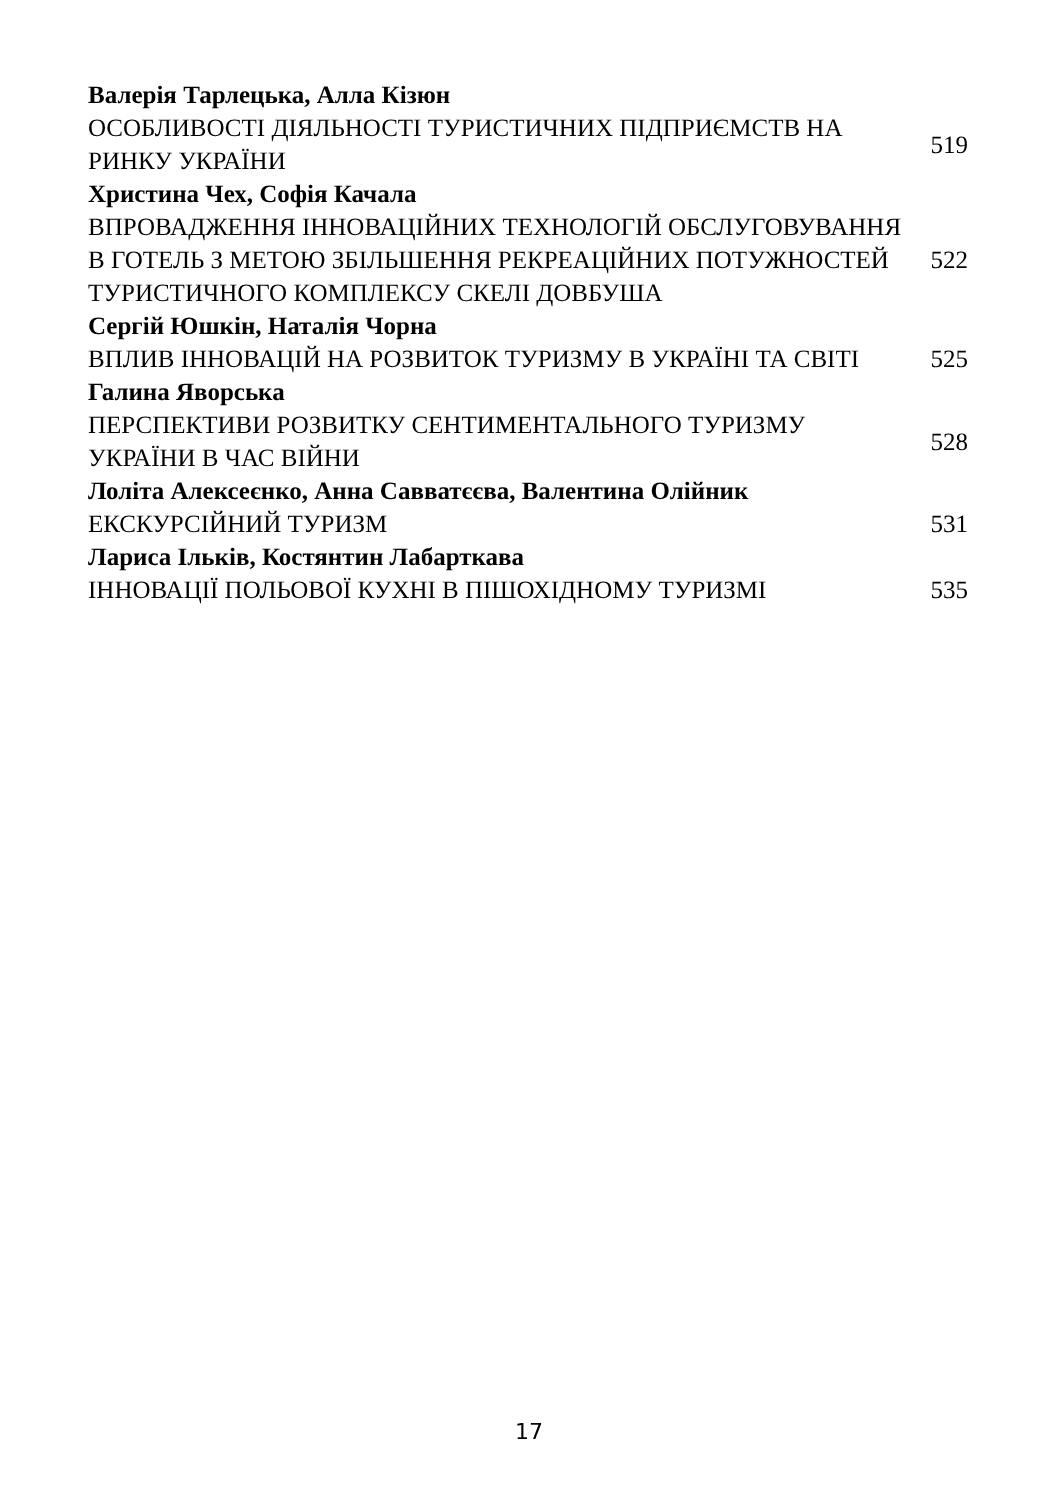| Валерія Тарлецька, Алла Кізюн | |
| ОСОБЛИВОСТІ ДІЯЛЬНОСТІ ТУРИСТИЧНИХ ПІДПРИЄМСТВ НА РИНКУ УКРАЇНИ | 519 |
| Христина Чех, Софія Качала | |
| ВПРОВАДЖЕННЯ ІННОВАЦІЙНИХ ТЕХНОЛОГІЙ ОБСЛУГОВУВАННЯ В ГОТЕЛЬ З МЕТОЮ ЗБІЛЬШЕННЯ РЕКРЕАЦІЙНИХ ПОТУЖНОСТЕЙ ТУРИСТИЧНОГО КОМПЛЕКСУ СКЕЛІ ДОВБУША | 522 |
| Сергій Юшкін, Наталія Чорна | |
| ВПЛИВ ІННОВАЦІЙ НА РОЗВИТОК ТУРИЗМУ В УКРАЇНІ ТА СВІТІ | 525 |
| Галина Яворська | |
| ПЕРСПЕКТИВИ РОЗВИТКУ СЕНТИМЕНТАЛЬНОГО ТУРИЗМУ УКРАЇНИ В ЧАС ВІЙНИ | 528 |
| Лоліта Алексеєнко, Анна Савватєєва, Валентина Олійник | |
| ЕКСКУРСІЙНИЙ ТУРИЗМ | 531 |
| Лариса Ільків, Костянтин Лабарткава | |
| ІННОВАЦІЇ ПОЛЬОВОЇ КУХНІ В ПІШОХІДНОМУ ТУРИЗМІ | 535 |
17